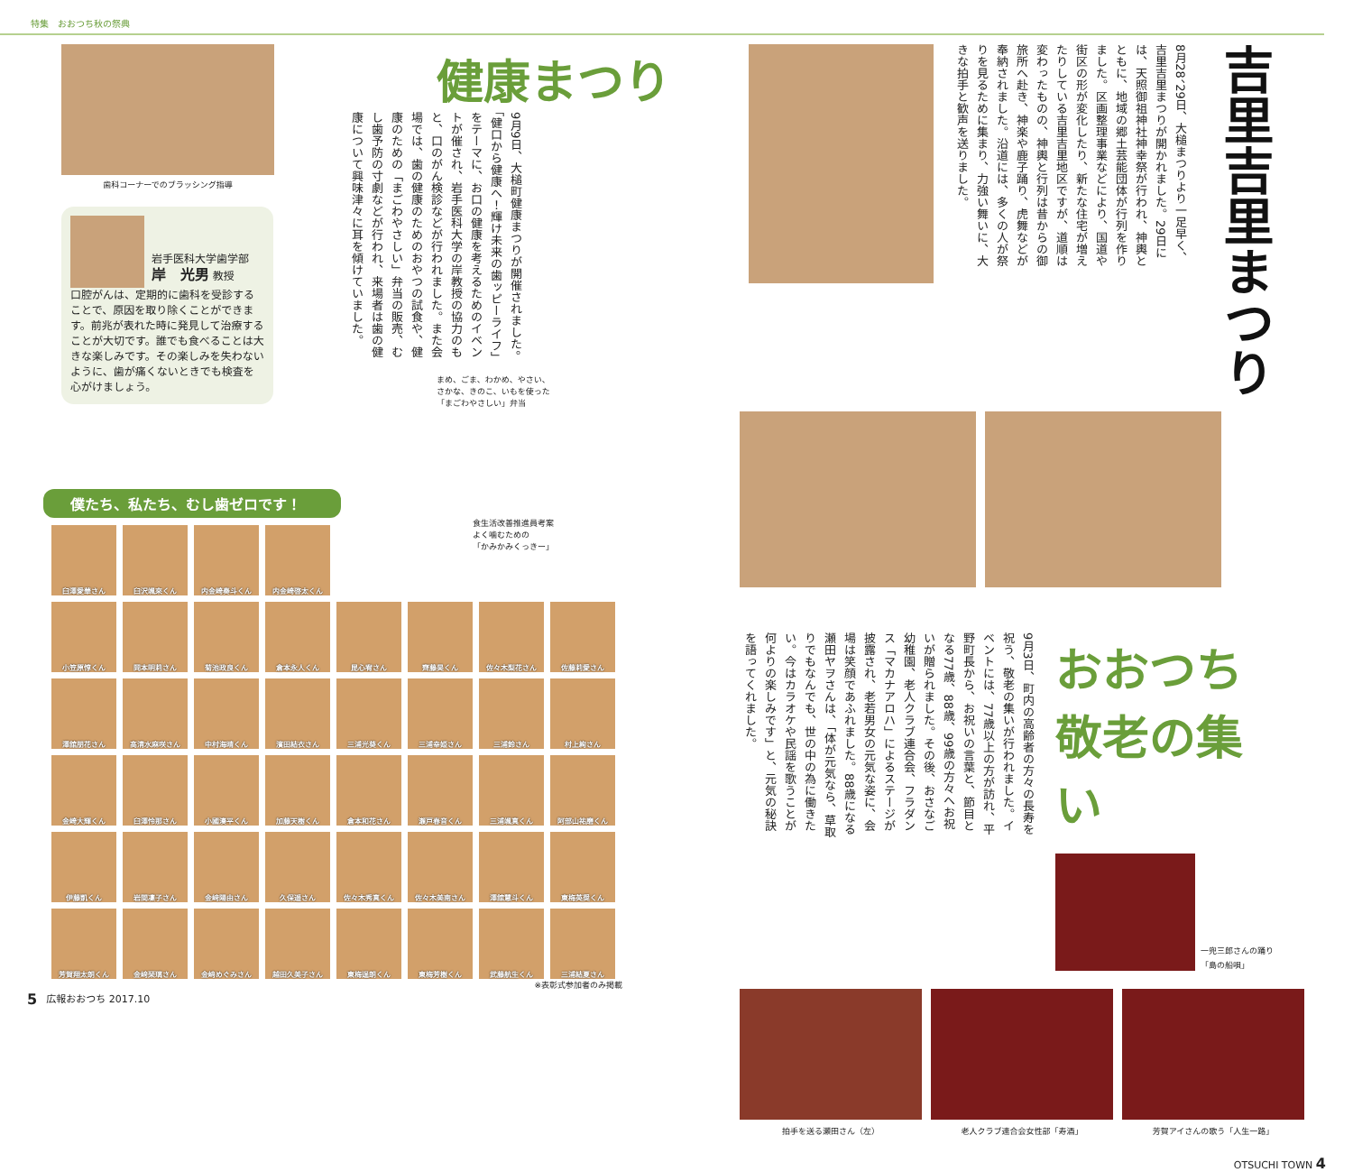特集　おおつち秋の祭典
歯科コーナーでのブラッシング指導
岩手医科大学歯学部
岸　光男 教授
口腔がんは、定期的に歯科を受診することで、原因を取り除くことができます。前兆が表れた時に発見して治療することが大切です。誰でも食べることは大きな楽しみです。その楽しみを失わないように、歯が痛くないときでも検査を心がけましょう。
健康まつり
9月9日、大槌町健康まつりが開催されました。「健口から健康へ！輝け未来の歯ッピーライフ」をテーマに、お口の健康を考えるためのイベントが催され、岩手医科大学の岸教授の協力のもと、口のがん検診などが行われました。また会場では、歯の健康のためのおやつの試食や、健康のための「まごわやさしい」弁当の販売、むし歯予防の寸劇などが行われ、来場者は歯の健康について興味津々に耳を傾けていました。
まめ、ごま、わかめ、やさい、
さかな、きのこ、いもを使った
「まごわやさしい」弁当
食生活改善推進員考案
よく噛むための
「かみかみくっきー」
僕たち、私たち、むし歯ゼロです！
臼澤愛華さん
臼沢颯來くん
内金崎奏斗くん
内金崎啓太くん
小笠原惇くん
岡本明莉さん
菊池政良くん
倉本永人くん
昆心宥さん
齊藤昊くん
佐々木梨花さん
佐藤莉愛さん
澤舘朋花さん
高清水麻咲さん
中村海晴くん
濱田結衣さん
三浦光葵くん
三浦幸姫さん
三浦鈴さん
村上絢さん
金崎大輝くん
臼澤怜那さん
小國湊平くん
加藤天樹くん
倉本和花さん
瀬戸春音くん
三浦颯真くん
阿部山祐磨くん
伊藤凱くん
岩間凜子さん
金﨑陽由さん
久保遥さん
佐々木秀真くん
佐々木美南さん
澤舘慧斗くん
東梅英奨くん
芳賀翔太朗くん
金﨑琹璃さん
金﨑めぐみさん
越田久美子さん
東梅逞朗くん
東梅芳樹くん
武藤航生くん
三浦結夏さん
※表彰式参加者のみ掲載
5 広報おおつち 2017.10
吉里吉里まつり
8月28、29日、大槌まつりより一足早く、吉里吉里まつりが開かれました。29日には、天照御祖神社神幸祭が行われ、神輿とともに、地域の郷土芸能団体が行列を作りました。区画整理事業などにより、国道や街区の形が変化したり、新たな住宅が増えたりしている吉里吉里地区ですが、道順は変わったものの、神輿と行列は昔からの御旅所へ赴き、神楽や鹿子踊り、虎舞などが奉納されました。沿道には、多くの人が祭りを見るために集まり、力強い舞いに、大きな拍手と歓声を送りました。
おおつち
敬老の集い
一兜三郎さんの踊り
「島の船唄」
9月3日、町内の高齢者の方々の長寿を祝う、敬老の集いが行われました。イベントには、77歳以上の方が訪れ、平野町長から、お祝いの言葉と、節目となる77歳、88歳、99歳の方々へお祝いが贈られました。その後、おさなご幼稚園、老人クラブ連合会、フラダンス「マカナアロハ」によるステージが披露され、老若男女の元気な姿に、会場は笑顔であふれました。88歳になる瀬田ヤヲさんは、「体が元気なら、草取りでもなんでも、世の中の為に働きたい。今はカラオケや民謡を歌うことが何よりの楽しみです」と、元気の秘訣を語ってくれました。
拍手を送る瀬田さん（左） 老人クラブ連合会女性部「寿酒」 芳賀アイさんの歌う「人生一路」
OTSUCHI TOWN 4